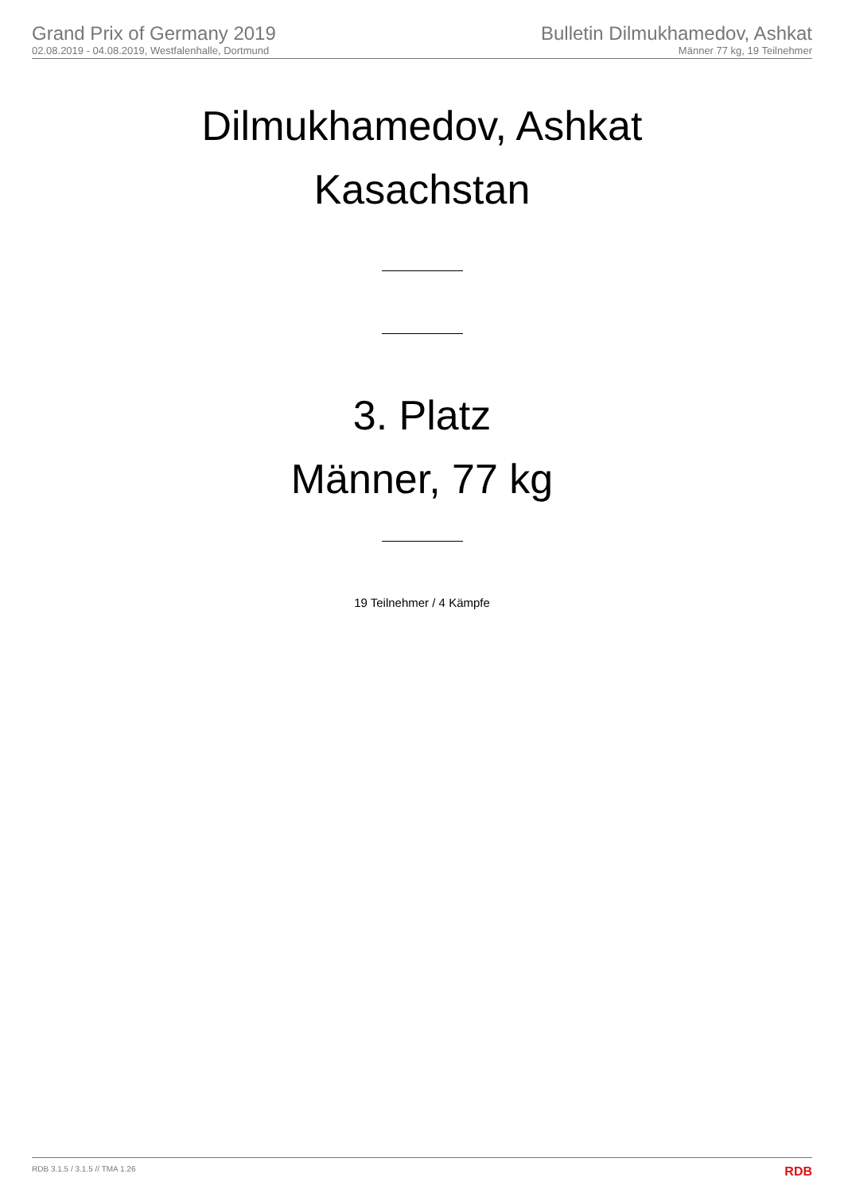Grand Prix of Germany 2019
02.08.2019 - 04.08.2019, Westfalenhalle, Dortmund
Bulletin Dilmukhamedov, Ashkat
Männer 77 kg, 19 Teilnehmer
Dilmukhamedov, Ashkat
Kasachstan
3. Platz
Männer, 77 kg
19 Teilnehmer / 4 Kämpfe
RDB 3.1.5 / 3.1.5 // TMA 1.26 RDB